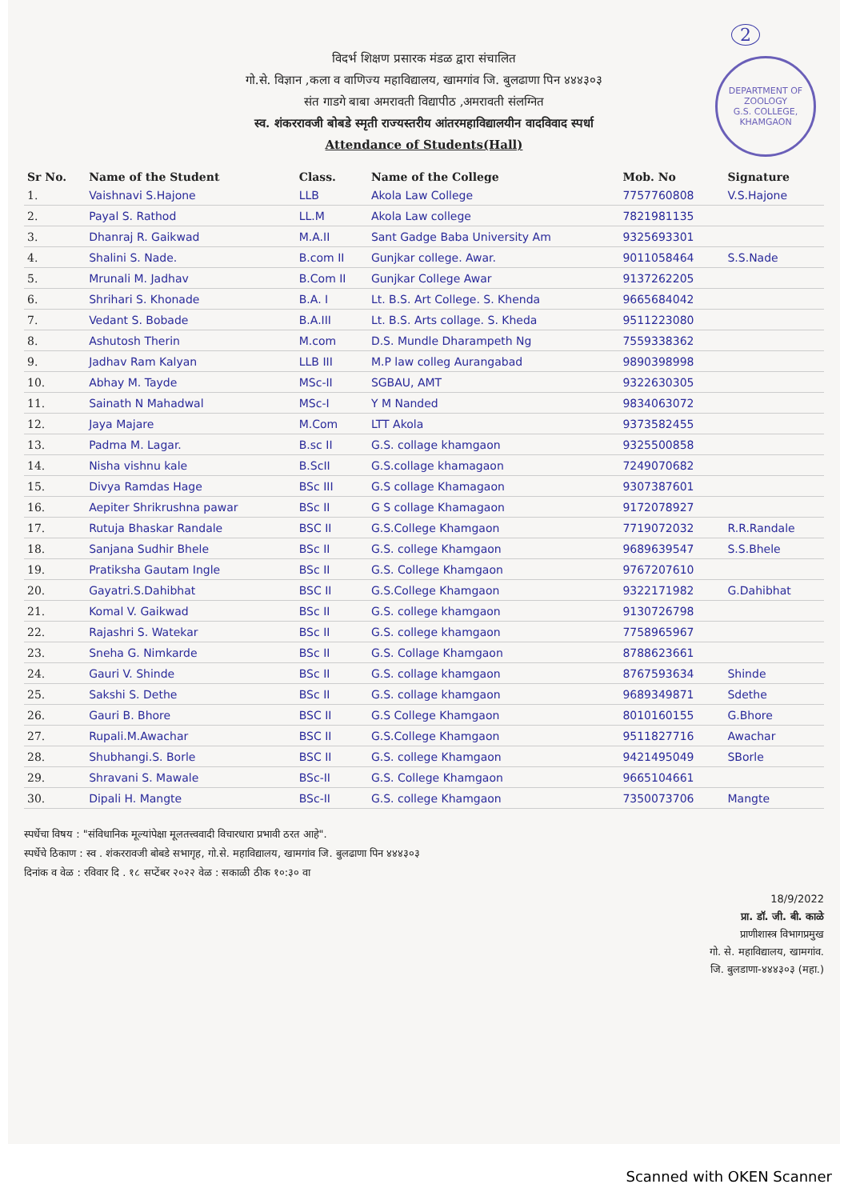2
DEPARTMENT OF ZOOLOGY
G.S. COLLEGE, KHAMGAON
विदर्भ शिक्षण प्रसारक मंडळ द्वारा संचालित
गो.से. विज्ञान ,कला व वाणिज्य महाविद्यालय, खामगांव जि. बुलढाणा पिन ४४४३०३
संत गाडगे बाबा अमरावती विद्यापीठ ,अमरावती संलग्नित
स्व. शंकररावजी बोबडे स्मृती राज्यस्तरीय आंतरमहाविद्यालयीन वादविवाद स्पर्धा
Attendance of Students(Hall)
| Sr No. | Name of the Student | Class. | Name of the College | Mob. No | Signature |
| --- | --- | --- | --- | --- | --- |
| 1. | Vaishnavi S.Hajone | LLB | Akola Law College | 7757760808 | V.S.Hajone |
| 2. | Payal S. Rathod | LL.M | Akola Law college | 7821981135 | |
| 3. | Dhanraj R. Gaikwad | M.A.II | Sant Gadge Baba University Am | 9325693301 | |
| 4. | Shalini S. Nade. | B.com II | Gunjkar college. Awar. | 9011058464 | S.S.Nade |
| 5. | Mrunali M. Jadhav | B.Com II | Gunjkar College Awar | 9137262205 | |
| 6. | Shrihari S. Khonade | B.A. I | Lt. B.S. Art College. S. Khenda | 9665684042 | |
| 7. | Vedant S. Bobade | B.A.III | Lt. B.S. Arts collage. S. Kheda | 9511223080 | |
| 8. | Ashutosh Therin | M.com | D.S. Mundle Dharampeth Ng | 7559338362 | |
| 9. | Jadhav Ram Kalyan | LLB III | M.P law colleg Aurangabad | 9890398998 | |
| 10. | Abhay M. Tayde | MSc-II | SGBAU, AMT | 9322630305 | |
| 11. | Sainath N Mahadwal | MSc-I | Y M Nanded | 9834063072 | |
| 12. | Jaya Majare | M.Com | LTT Akola | 9373582455 | |
| 13. | Padma M. Lagar. | B.sc II | G.S. collage khamgaon | 9325500858 | |
| 14. | Nisha vishnu kale | B.ScII | G.S.collage khamagaon | 7249070682 | |
| 15. | Divya Ramdas Hage | BSc III | G.S collage Khamagaon | 9307387601 | |
| 16. | Aepiter Shrikrushna pawar | BSc II | G S collage Khamagaon | 9172078927 | |
| 17. | Rutuja Bhaskar Randale | BSC II | G.S.College Khamgaon | 7719072032 | R.R.Randale |
| 18. | Sanjana Sudhir Bhele | BSc II | G.S. college Khamgaon | 9689639547 | S.S.Bhele |
| 19. | Pratiksha Gautam Ingle | BSc II | G.S. College Khamgaon | 9767207610 | |
| 20. | Gayatri.S.Dahibhat | BSC II | G.S.College Khamgaon | 9322171982 | G.Dahibhat |
| 21. | Komal V. Gaikwad | BSc II | G.S. college khamgaon | 9130726798 | |
| 22. | Rajashri S. Watekar | BSc II | G.S. college khamgaon | 7758965967 | |
| 23. | Sneha G. Nimkarde | BSc II | G.S. Collage Khamgaon | 8788623661 | |
| 24. | Gauri V. Shinde | BSc II | G.S. collage khamgaon | 8767593634 | Shinde |
| 25. | Sakshi S. Dethe | BSc II | G.S. collage khamgaon | 9689349871 | Sdethe |
| 26. | Gauri B. Bhore | BSC II | G.S College Khamgaon | 8010160155 | G.Bhore |
| 27. | Rupali.M.Awachar | BSC II | G.S.College Khamgaon | 9511827716 | Awachar |
| 28. | Shubhangi.S. Borle | BSC II | G.S. college Khamgaon | 9421495049 | SBorle |
| 29. | Shravani S. Mawale | BSc-II | G.S. College Khamgaon | 9665104661 | |
| 30. | Dipali H. Mangte | BSc-II | G.S. college Khamgaon | 7350073706 | Mangte |
स्पर्धेचा विषय : "संविधानिक मूल्यांपेक्षा मूलतत्त्ववादी विचारधारा प्रभावी ठरत आहे".
स्पर्धेचे ठिकाण : स्व . शंकररावजी बोबडे सभागृह, गो.से. महाविद्यालय, खामगांव जि. बुलढाणा पिन ४४४३०३
दिनांक व वेळ : रविवार दि . १८ सप्टेंबर २०२२ वेळ : सकाळी ठीक १०:३० वा
18/9/2022
प्रा. डॉ. जी. बी. काळे
प्राणीशास्त्र विभागप्रमुख
गो. से. महाविद्यालय, खामगांव.
जि. बुलडाणा-४४४३०३ (महा.)
Scanned with OKEN Scanner